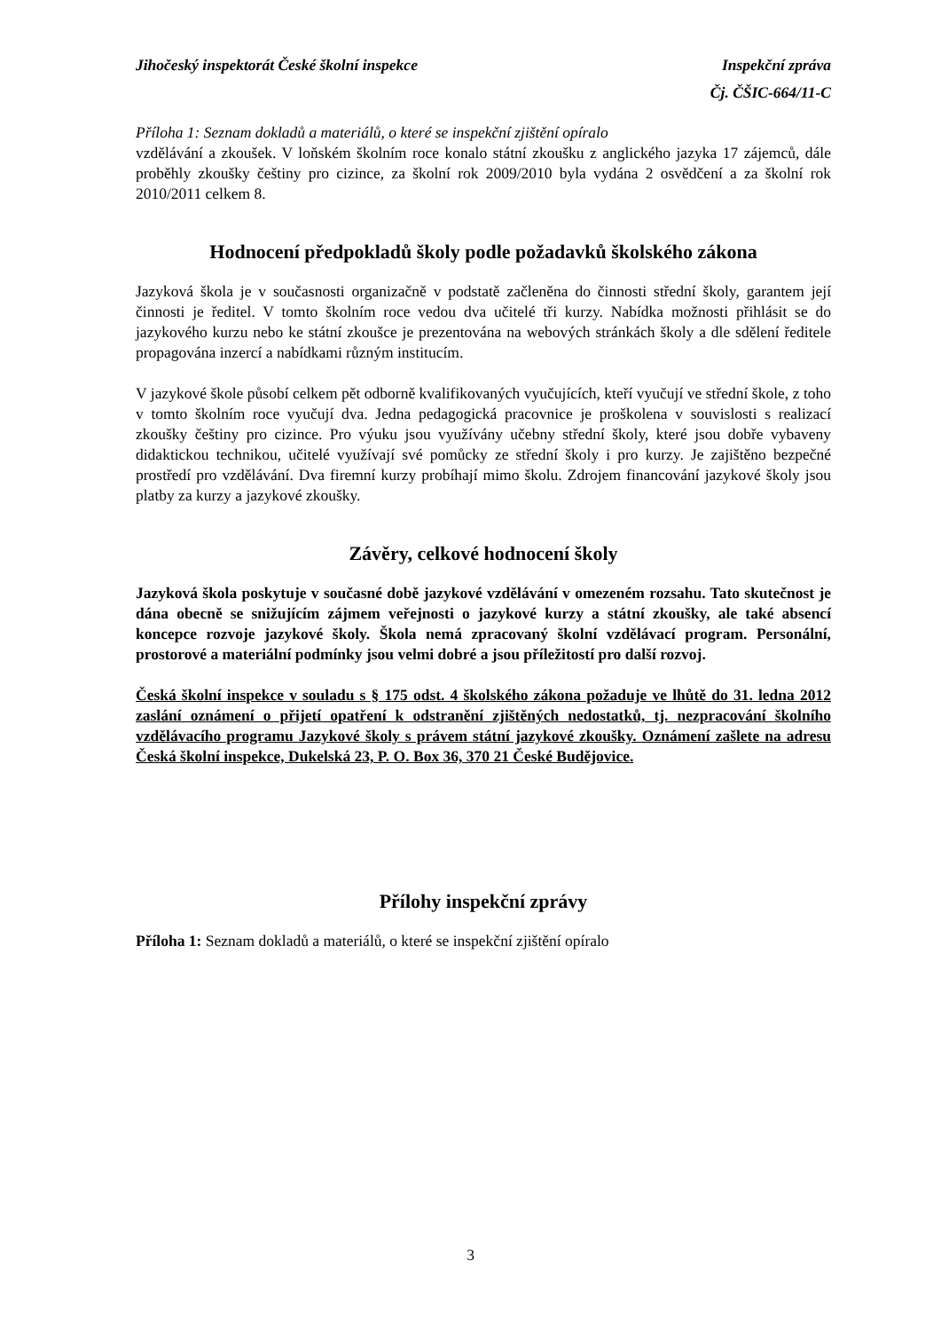Jihočeský inspektorát České školní inspekce Inspekční zpráva
Čj. ČŠIC-664/11-C
Příloha 1: Seznam dokladů a materiálů, o které se inspekční zjištění opíralo
vzdělávání a zkoušek. V loňském školním roce konalo státní zkoušku z anglického jazyka 17 zájemců, dále proběhly zkoušky češtiny pro cizince, za školní rok 2009/2010 byla vydána 2 osvědčení a za školní rok 2010/2011 celkem 8.
Hodnocení předpokladů školy podle požadavků školského zákona
Jazyková škola je v současnosti organizačně v podstatě začleněna do činnosti střední školy, garantem její činnosti je ředitel. V tomto školním roce vedou dva učitelé tři kurzy. Nabídka možnosti přihlásit se do jazykového kurzu nebo ke státní zkoušce je prezentována na webových stránkách školy a dle sdělení ředitele propagována inzercí a nabídkami různým institucím.
V jazykové škole působí celkem pět odborně kvalifikovaných vyučujících, kteří vyučují ve střední škole, z toho v tomto školním roce vyučují dva. Jedna pedagogická pracovnice je proškolena v souvislosti s realizací zkoušky češtiny pro cizince. Pro výuku jsou využívány učebny střední školy, které jsou dobře vybaveny didaktickou technikou, učitelé využívají své pomůcky ze střední školy i pro kurzy. Je zajištěno bezpečné prostředí pro vzdělávání. Dva firemní kurzy probíhají mimo školu. Zdrojem financování jazykové školy jsou platby za kurzy a jazykové zkoušky.
Závěry, celkové hodnocení školy
Jazyková škola poskytuje v současné době jazykové vzdělávání v omezeném rozsahu. Tato skutečnost je dána obecně se snižujícím zájmem veřejnosti o jazykové kurzy a státní zkoušky, ale také absencí koncepce rozvoje jazykové školy. Škola nemá zpracovaný školní vzdělávací program. Personální, prostorové a materiální podmínky jsou velmi dobré a jsou příležitostí pro další rozvoj.
Česká školní inspekce v souladu s § 175 odst. 4 školského zákona požaduje ve lhůtě do 31. ledna 2012 zaslání oznámení o přijetí opatření k odstranění zjištěných nedostatků, tj. nezpracování školního vzdělávacího programu Jazykové školy s právem státní jazykové zkoušky. Oznámení zašlete na adresu Česká školní inspekce, Dukelská 23, P. O. Box 36, 370 21 České Budějovice.
Přílohy inspekční zprávy
Příloha 1: Seznam dokladů a materiálů, o které se inspekční zjištění opíralo
3